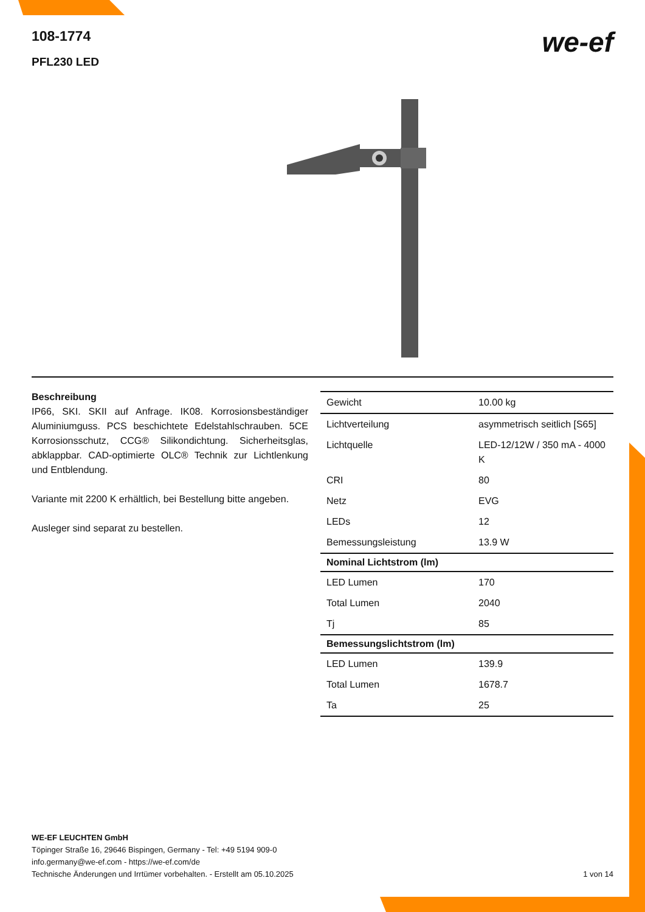we-ef
108-1774
PFL230 LED
Beschreibung
IP66, SKI. SKII auf Anfrage. IK08. Korrosionsbeständiger Aluminiumguss. PCS beschichtete Edelstahlschrauben. 5CE Korrosionsschutz, CCG® Silikondichtung. Sicherheitsglas, abklappbar. CAD-optimierte OLC® Technik zur Lichtlenkung und Entblendung.
Variante mit 2200 K erhältlich, bei Bestellung bitte angeben.
Ausleger sind separat zu bestellen.
| Gewicht | 10.00 kg |
| Lichtverteilung | asymmetrisch seitlich [S65] |
| Lichtquelle | LED-12/12W / 350 mA - 4000 K |
| CRI | 80 |
| Netz | EVG |
| LEDs | 12 |
| Bemessungsleistung | 13.9 W |
| Nominal Lichtstrom (lm) | |
| LED Lumen | 170 |
| Total Lumen | 2040 |
| Tj | 85 |
| Bemessungslichtstrom (lm) | |
| LED Lumen | 139.9 |
| Total Lumen | 1678.7 |
| Ta | 25 |
WE-EF LEUCHTEN GmbH
Töpinger Straße 16, 29646 Bispingen, Germany - Tel: +49 5194 909-0
info.germany@we-ef.com - https://we-ef.com/de
Technische Änderungen und Irrtümer vorbehalten. - Erstellt am 05.10.2025 1 von 14